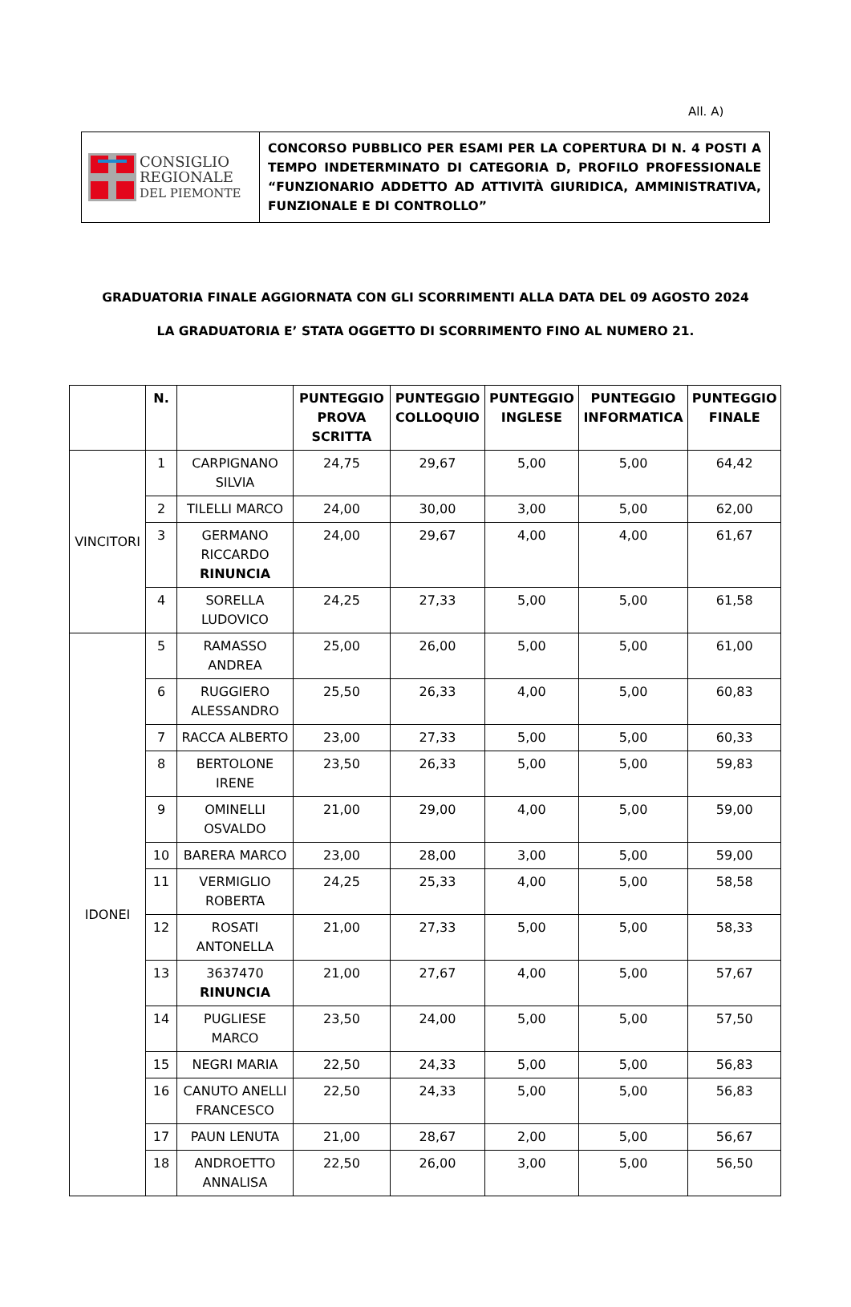All. A)
| CONSIGLIO REGIONALE DEL PIEMONTE | CONCORSO PUBBLICO PER ESAMI PER LA COPERTURA DI N. 4 POSTI A TEMPO INDETERMINATO DI CATEGORIA D, PROFILO PROFESSIONALE “FUNZIONARIO ADDETTO AD ATTIVITÀ GIURIDICA, AMMINISTRATIVA, FUNZIONALE E DI CONTROLLO” |
GRADUATORIA FINALE AGGIORNATA CON GLI SCORRIMENTI ALLA DATA DEL 09 AGOSTO 2024
LA GRADUATORIA E’ STATA OGGETTO DI SCORRIMENTO FINO AL NUMERO 21.
| | N. | | PUNTEGGIO PROVA SCRITTA | PUNTEGGIO COLLOQUIO | PUNTEGGIO INGLESE | PUNTEGGIO INFORMATICA | PUNTEGGIO FINALE |
| --- | --- | --- | --- | --- | --- | --- | --- |
| VINCITORI | 1 | CARPIGNANO SILVIA | 24,75 | 29,67 | 5,00 | 5,00 | 64,42 |
| | 2 | TILELLI MARCO | 24,00 | 30,00 | 3,00 | 5,00 | 62,00 |
| | 3 | GERMANO RICCARDO RINUNCIA | 24,00 | 29,67 | 4,00 | 4,00 | 61,67 |
| | 4 | SORELLA LUDOVICO | 24,25 | 27,33 | 5,00 | 5,00 | 61,58 |
| IDONEI | 5 | RAMASSO ANDREA | 25,00 | 26,00 | 5,00 | 5,00 | 61,00 |
| | 6 | RUGGIERO ALESSANDRO | 25,50 | 26,33 | 4,00 | 5,00 | 60,83 |
| | 7 | RACCA ALBERTO | 23,00 | 27,33 | 5,00 | 5,00 | 60,33 |
| | 8 | BERTOLONE IRENE | 23,50 | 26,33 | 5,00 | 5,00 | 59,83 |
| | 9 | OMINELLI OSVALDO | 21,00 | 29,00 | 4,00 | 5,00 | 59,00 |
| | 10 | BARERA MARCO | 23,00 | 28,00 | 3,00 | 5,00 | 59,00 |
| | 11 | VERMIGLIO ROBERTA | 24,25 | 25,33 | 4,00 | 5,00 | 58,58 |
| | 12 | ROSATI ANTONELLA | 21,00 | 27,33 | 5,00 | 5,00 | 58,33 |
| | 13 | 3637470 RINUNCIA | 21,00 | 27,67 | 4,00 | 5,00 | 57,67 |
| | 14 | PUGLIESE MARCO | 23,50 | 24,00 | 5,00 | 5,00 | 57,50 |
| | 15 | NEGRI MARIA | 22,50 | 24,33 | 5,00 | 5,00 | 56,83 |
| | 16 | CANUTO ANELLI FRANCESCO | 22,50 | 24,33 | 5,00 | 5,00 | 56,83 |
| | 17 | PAUN LENUTA | 21,00 | 28,67 | 2,00 | 5,00 | 56,67 |
| | 18 | ANDROETTO ANNALISA | 22,50 | 26,00 | 3,00 | 5,00 | 56,50 |